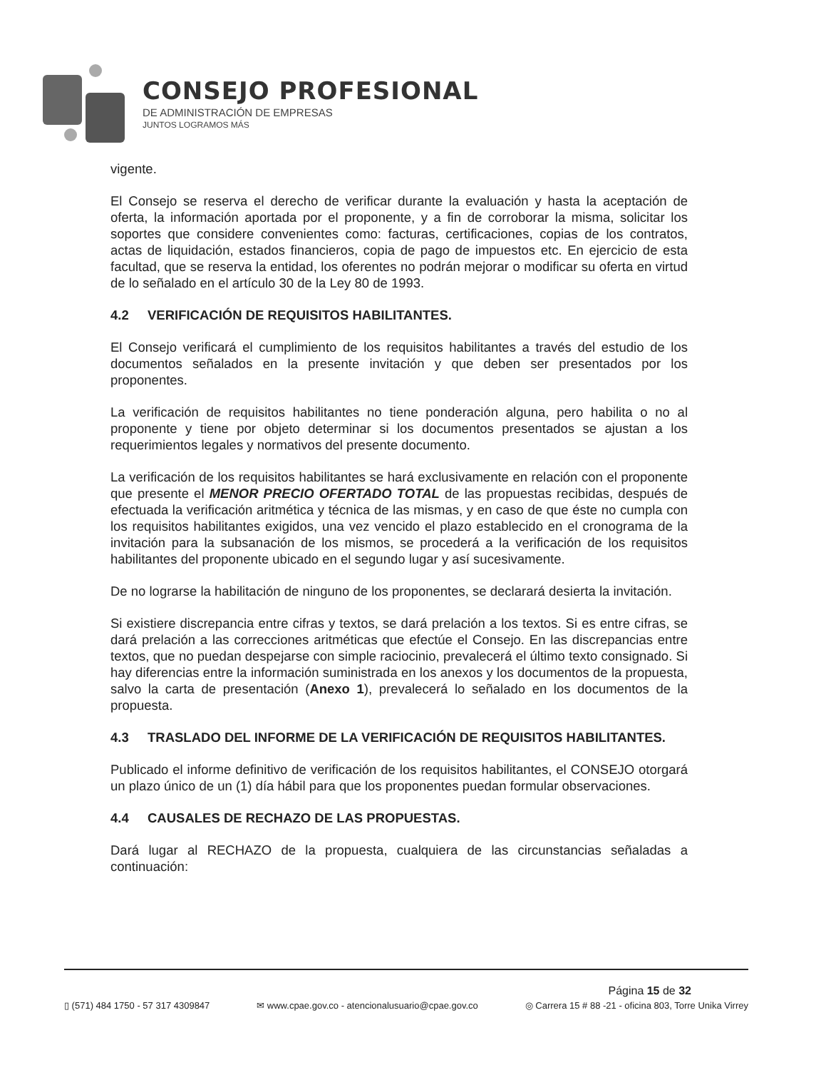CONSEJO PROFESIONAL
DE ADMINISTRACIÓN DE EMPRESAS
JUNTOS LOGRAMOS MÁS
vigente.
El Consejo se reserva el derecho de verificar durante la evaluación y hasta la aceptación de oferta, la información aportada por el proponente, y a fin de corroborar la misma, solicitar los soportes que considere convenientes como: facturas, certificaciones, copias de los contratos, actas de liquidación, estados financieros, copia de pago de impuestos etc. En ejercicio de esta facultad, que se reserva la entidad, los oferentes no podrán mejorar o modificar su oferta en virtud de lo señalado en el artículo 30 de la Ley 80 de 1993.
4.2 VERIFICACIÓN DE REQUISITOS HABILITANTES.
El Consejo verificará el cumplimiento de los requisitos habilitantes a través del estudio de los documentos señalados en la presente invitación y que deben ser presentados por los proponentes.
La verificación de requisitos habilitantes no tiene ponderación alguna, pero habilita o no al proponente y tiene por objeto determinar si los documentos presentados se ajustan a los requerimientos legales y normativos del presente documento.
La verificación de los requisitos habilitantes se hará exclusivamente en relación con el proponente que presente el MENOR PRECIO OFERTADO TOTAL de las propuestas recibidas, después de efectuada la verificación aritmética y técnica de las mismas, y en caso de que éste no cumpla con los requisitos habilitantes exigidos, una vez vencido el plazo establecido en el cronograma de la invitación para la subsanación de los mismos, se procederá a la verificación de los requisitos habilitantes del proponente ubicado en el segundo lugar y así sucesivamente.
De no lograrse la habilitación de ninguno de los proponentes, se declarará desierta la invitación.
Si existiere discrepancia entre cifras y textos, se dará prelación a los textos. Si es entre cifras, se dará prelación a las correcciones aritméticas que efectúe el Consejo. En las discrepancias entre textos, que no puedan despejarse con simple raciocinio, prevalecerá el último texto consignado. Si hay diferencias entre la información suministrada en los anexos y los documentos de la propuesta, salvo la carta de presentación (Anexo 1), prevalecerá lo señalado en los documentos de la propuesta.
4.3 TRASLADO DEL INFORME DE LA VERIFICACIÓN DE REQUISITOS HABILITANTES.
Publicado el informe definitivo de verificación de los requisitos habilitantes, el CONSEJO otorgará un plazo único de un (1) día hábil para que los proponentes puedan formular observaciones.
4.4 CAUSALES DE RECHAZO DE LAS PROPUESTAS.
Dará lugar al RECHAZO de la propuesta, cualquiera de las circunstancias señaladas a continuación:
Página 15 de 32
▯ (571) 484 1750 - 57 317 4309847 ✉ www.cpae.gov.co - atencionalusuario@cpae.gov.co ◎ Carrera 15 # 88 -21 - oficina 803, Torre Unika Virrey